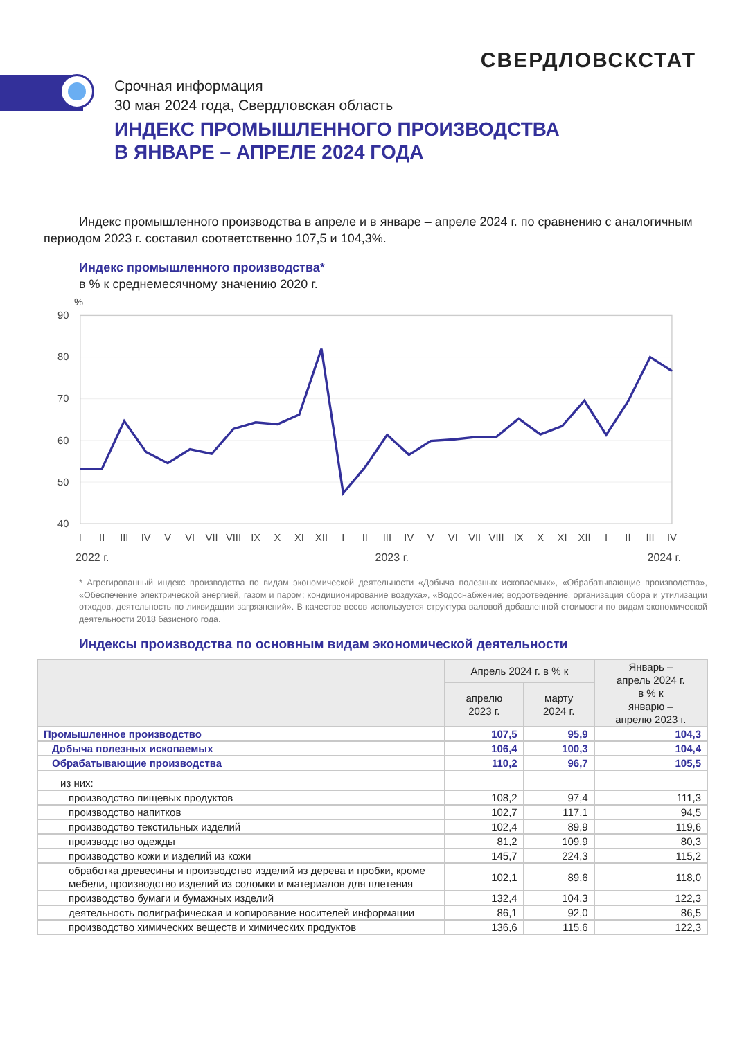СВЕРДЛОВСКСТАТ
Срочная информация
30 мая 2024 года, Свердловская область
ИНДЕКС ПРОМЫШЛЕННОГО ПРОИЗВОДСТВА
В ЯНВАРЕ – АПРЕЛЕ 2024 ГОДА
Индекс промышленного производства в апреле и в январе – апреле 2024 г. по сравнению с аналогичным периодом 2023 г. составил соответственно 107,5 и 104,3%.
Индекс промышленного производства*
в % к среднемесячному значению 2020 г.
%
90
80
70
60
50
40
I
II
III
IV
V
VI
VII
VIII
IX
X
XI
XII
I
II
III
IV
V
VI
VII
VIII
IX
X
XI
XII
I
II
III
IV
2022 г.
2023 г.
2024 г.
* Агрегированный индекс производства по видам экономической деятельности «Добыча полезных ископаемых», «Обрабатывающие производства», «Обеспечение электрической энергией, газом и паром; кондиционирование воздуха», «Водоснабжение; водоотведение, организация сбора и утилизации отходов, деятельность по ликвидации загрязнений». В качестве весов используется структура валовой добавленной стоимости по видам экономической деятельности 2018 базисного года.
Индексы производства по основным видам экономической деятельности
| | Апрель 2024 г. в % к | | Январь – апрель 2024 г. в % к январю – апрелю 2023 г. |
| --- | --- | --- | --- |
| | апрелю 2023 г. | марту 2024 г. | |
| Промышленное производство | 107,5 | 95,9 | 104,3 |
| Добыча полезных ископаемых | 106,4 | 100,3 | 104,4 |
| Обрабатывающие производства | 110,2 | 96,7 | 105,5 |
| из них: | | | |
| производство пищевых продуктов | 108,2 | 97,4 | 111,3 |
| производство напитков | 102,7 | 117,1 | 94,5 |
| производство текстильных изделий | 102,4 | 89,9 | 119,6 |
| производство одежды | 81,2 | 109,9 | 80,3 |
| производство кожи и изделий из кожи | 145,7 | 224,3 | 115,2 |
| обработка древесины и производство изделий из дерева и пробки, кроме мебели, производство изделий из соломки и материалов для плетения | 102,1 | 89,6 | 118,0 |
| производство бумаги и бумажных изделий | 132,4 | 104,3 | 122,3 |
| деятельность полиграфическая и копирование носителей информации | 86,1 | 92,0 | 86,5 |
| производство химических веществ и химических продуктов | 136,6 | 115,6 | 122,3 |